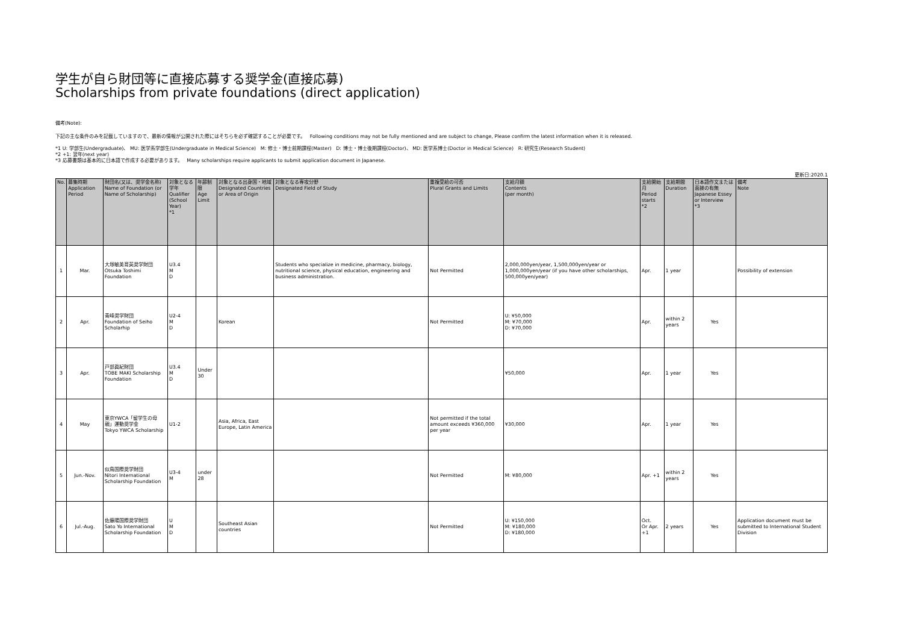学生が自ら財団等に直接応募する奨学金(直接応募)
Scholarships from private foundations (direct application)
備考(Note):
下記の主な条件のみを記載していますので、最新の情報が公開された際にはそちらを必ず確認することが必要です。 Following conditions may not be fully mentioned and are subject to change, Please confirm the latest information when it is released.
*1 U: 学部生(Undergraduate)、 MU: 医学系学部生(Undergraduate in Medical Science) M: 修士・博士前期課程(Master) D: 博士・博士後期課程(Doctor)、 MD: 医学系博士(Doctor in Medical Science) R: 研究生(Research Student)
*2 +1: 翌年(next year)
*3 応募書類は基本的に日本語で作成する必要があります。 Many scholarships require applicants to submit application document in Japanese.
更新日:2020.1
| No. | 募集時期 Application Period | 財団名(又は、奨学金名称) Name of Foundation (or Name of Scholarship) | 対象となる学年 Qualifier (School Year) *1 | 年齢制限 Age Limit | 対象となる出身国・地域 Designated Countries or Area of Origin | 対象となる専攻分野 Designated Field of Study | 重複受給の可否 Plural Grants and Limits | 支給月額 Contents (per month) | 支給開始月 Period starts *2 | 支給期間 Duration | 日本語作文または面接の有無 Japanese Essey or Interview *3 | 備考 Note |
| --- | --- | --- | --- | --- | --- | --- | --- | --- | --- | --- | --- | --- |
| 1 | Mar. | 大塚敏美育英奨学財団 Otsuka Toshimi Foundation | U3.4 M D | | | Students who specialize in medicine, pharmacy, biology, nutritional science, physical education, engineering and business administration. | Not Permitted | 2,000,000yen/year, 1,500,000yen/year or 1,000,000yen/year (if you have other scholarships, 500,000yen/year) | Apr. | 1 year | | Possibility of extension |
| 2 | Apr. | 青峰奨学財団 Foundation of Seiho Scholarhip | U2-4 M D | | Korean | | Not Permitted | U: ¥50,000 M: ¥70,000 D: ¥70,000 | Apr. | within 2 years | Yes | |
| 3 | Apr. | 戸部眞紀財団 TOBE MAKI Scholarship Foundation | U3.4 M D | Under 30 | | | | ¥50,000 | Apr. | 1 year | Yes | |
| 4 | May | 東京YWCA「留学生の母親」運動奨学金 Tokyo YWCA Scholarship | U1-2 | | Asia, Africa, East Europe, Latin America | | Not permitted if the total amount exceeds ¥360,000 per year | ¥30,000 | Apr. | 1 year | Yes | |
| 5 | Jun.-Nov. | 似鳥国際奨学財団 Nitori International Scholarship Foundation | U3-4 M | under 28 | | | Not Permitted | M: ¥80,000 | Apr. +1 | within 2 years | Yes | |
| 6 | Jul.-Aug. | 佐藤陽国際奨学財団 Sato Yo International Scholarship Foundation | U M D | | Southeast Asian countries | | Not Permitted | U: ¥150,000 M: ¥180,000 D: ¥180,000 | Oct. Or Apr. +1 | 2 years | Yes | Application document must be submitted to International Student Division |